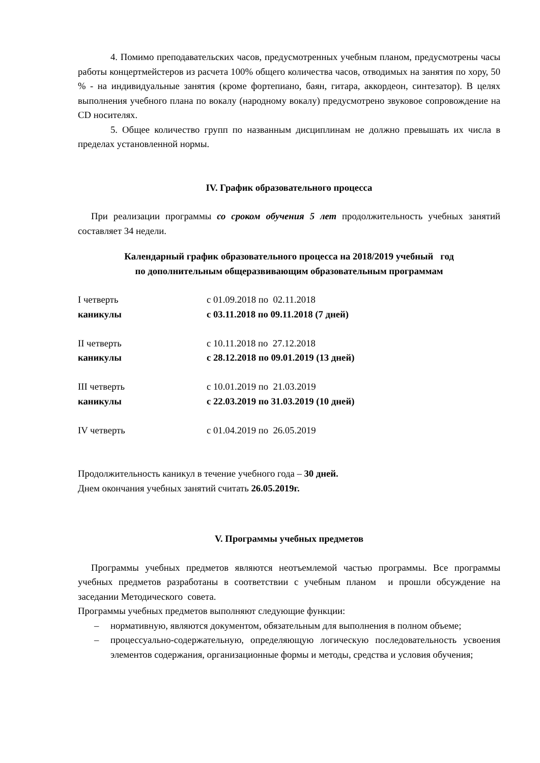4. Помимо преподавательских часов, предусмотренных учебным планом, предусмотрены часы работы концертмейстеров из расчета 100% общего количества часов, отводимых на занятия по хору, 50 % - на индивидуальные занятия (кроме фортепиано, баян, гитара, аккордеон, синтезатор). В целях выполнения учебного плана по вокалу (народному вокалу) предусмотрено звуковое сопровождение на CD носителях.
5. Общее количество групп по названным дисциплинам не должно превышать их числа в пределах установленной нормы.
IV. График образовательного процесса
При реализации программы со сроком обучения 5 лет продолжительность учебных занятий составляет 34 недели.
Календарный график образовательного процесса на 2018/2019 учебный год
по дополнительным общеразвивающим образовательным программам
| I четверть | с 01.09.2018 по 02.11.2018 |
| каникулы | с 03.11.2018 по 09.11.2018 (7 дней) |
| II четверть | с 10.11.2018 по 27.12.2018 |
| каникулы | с 28.12.2018 по 09.01.2019 (13 дней) |
| III четверть | с 10.01.2019 по 21.03.2019 |
| каникулы | с 22.03.2019 по 31.03.2019 (10 дней) |
| IV четверть | с 01.04.2019 по 26.05.2019 |
Продолжительность каникул в течение учебного года – 30 дней.
Днем окончания учебных занятий считать 26.05.2019г.
V. Программы учебных предметов
Программы учебных предметов являются неотъемлемой частью программы. Все программы учебных предметов разработаны в соответствии с учебным планом и прошли обсуждение на заседании Методического совета.
Программы учебных предметов выполняют следующие функции:
– нормативную, являются документом, обязательным для выполнения в полном объеме;
– процессуально-содержательную, определяющую логическую последовательность усвоения элементов содержания, организационные формы и методы, средства и условия обучения;